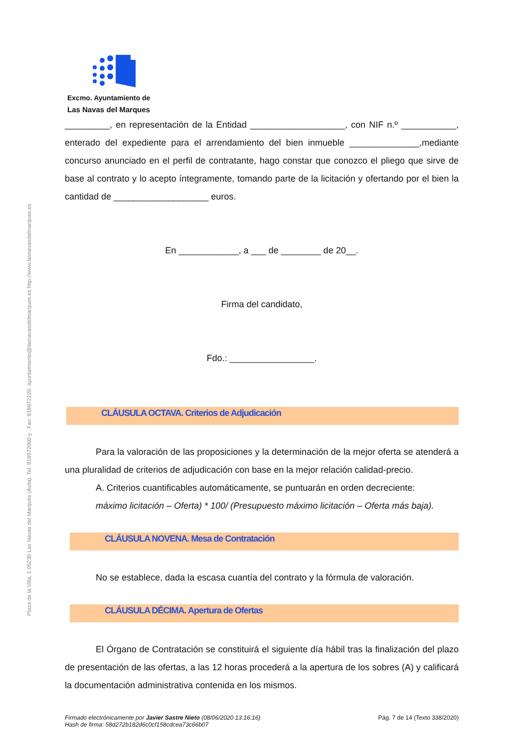Plaza de la Villa, 1 05230 Las Navas del Marqués (Ávila). Tel. 918972000 y . Fax: 918972120. ayuntamiento@lasnavasdelmarques.es http://www.lasnavasdelmarques.es
Excmo. Ayuntamiento de
Las Navas del Marques
_________, en representación de la Entidad ___________________, con NIF n.º ___________, enterado del expediente para el arrendamiento del bien inmueble ______________,mediante concurso anunciado en el perfil de contratante, hago constar que conozco el pliego que sirve de base al contrato y lo acepto íntegramente, tomando parte de la licitación y ofertando por el bien la cantidad de ___________________ euros.
En ____________, a ___ de ________ de 20__.
Firma del candidato,
Fdo.: _________________.
CLÁUSULA OCTAVA. Criterios de Adjudicación
Para la valoración de las proposiciones y la determinación de la mejor oferta se atenderá a una pluralidad de criterios de adjudicación con base en la mejor relación calidad-precio.
A. Criterios cuantificables automáticamente, se puntuarán en orden decreciente:
máximo licitación – Oferta) * 100/ (Presupuesto máximo licitación – Oferta más baja).
CLÁUSULA NOVENA. Mesa de Contratación
No se establece, dada la escasa cuantía del contrato y la fórmula de valoración.
CLÁUSULA DÉCIMA. Apertura de Ofertas
El Órgano de Contratación se constituirá el siguiente día hábil tras la finalización del plazo de presentación de las ofertas, a las 12 horas procederá a la apertura de los sobres (A) y calificará la documentación administrativa contenida en los mismos.
Firmado electrónicamente por Javier Sastre Nieto (08/06/2020 13:16:16)
Hash de firma: 58d272b182d6c0cf158cdcea73c66b07
Pág. 7 de 14 (Texto 338/2020)